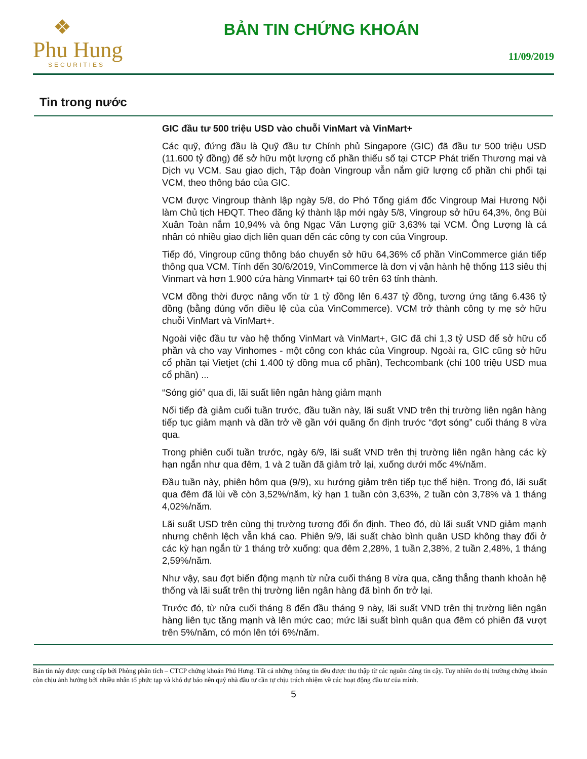❖
Phu Hung
SECURITIES
BẢN TIN CHỨNG KHOÁN
11/09/2019
Tin trong nước
GIC đầu tư 500 triệu USD vào chuỗi VinMart và VinMart+
Các quỹ, đứng đầu là Quỹ đầu tư Chính phủ Singapore (GIC) đã đầu tư 500 triệu USD (11.600 tỷ đồng) để sở hữu một lượng cổ phần thiểu số tại CTCP Phát triển Thương mại và Dịch vụ VCM. Sau giao dịch, Tập đoàn Vingroup vẫn nắm giữ lượng cổ phần chi phối tại VCM, theo thông báo của GIC.
VCM được Vingroup thành lập ngày 5/8, do Phó Tổng giám đốc Vingroup Mai Hương Nội làm Chủ tịch HĐQT. Theo đăng ký thành lập mới ngày 5/8, Vingroup sở hữu 64,3%, ông Bùi Xuân Toàn nắm 10,94% và ông Ngạc Văn Lượng giữ 3,63% tại VCM. Ông Lượng là cá nhân có nhiều giao dịch liên quan đến các công ty con của Vingroup.
Tiếp đó, Vingroup cũng thông báo chuyển sở hữu 64,36% cổ phần VinCommerce gián tiếp thông qua VCM. Tính đến 30/6/2019, VinCommerce là đơn vị vận hành hệ thống 113 siêu thị Vinmart và hơn 1.900 cửa hàng Vinmart+ tại 60 trên 63 tỉnh thành.
VCM đồng thời được nâng vốn từ 1 tỷ đồng lên 6.437 tỷ đồng, tương ứng tăng 6.436 tỷ đồng (bằng đúng vốn điều lệ của của VinCommerce). VCM trở thành công ty mẹ sở hữu chuỗi VinMart và VinMart+.
Ngoài việc đầu tư vào hệ thống VinMart và VinMart+, GIC đã chi 1,3 tỷ USD để sở hữu cổ phần và cho vay Vinhomes - một công con khác của Vingroup. Ngoài ra, GIC cũng sở hữu cổ phần tại Vietjet (chi 1.400 tỷ đồng mua cổ phần), Techcombank (chi 100 triệu USD mua cổ phần) ...
“Sóng gió” qua đi, lãi suất liên ngân hàng giảm mạnh
Nối tiếp đà giảm cuối tuần trước, đầu tuần này, lãi suất VND trên thị trường liên ngân hàng tiếp tục giảm mạnh và dần trở về gần với quãng ổn định trước “đợt sóng” cuối tháng 8 vừa qua.
Trong phiên cuối tuần trước, ngày 6/9, lãi suất VND trên thị trường liên ngân hàng các kỳ hạn ngắn như qua đêm, 1 và 2 tuần đã giảm trở lại, xuống dưới mốc 4%/năm.
Đầu tuần này, phiên hôm qua (9/9), xu hướng giảm trên tiếp tục thể hiện. Trong đó, lãi suất qua đêm đã lùi về còn 3,52%/năm, kỳ hạn 1 tuần còn 3,63%, 2 tuần còn 3,78% và 1 tháng 4,02%/năm.
Lãi suất USD trên cùng thị trường tương đối ổn định. Theo đó, dù lãi suất VND giảm mạnh nhưng chênh lệch vẫn khá cao. Phiên 9/9, lãi suất chào bình quân USD không thay đổi ở các kỳ hạn ngắn từ 1 tháng trở xuống: qua đêm 2,28%, 1 tuần 2,38%, 2 tuần 2,48%, 1 tháng 2,59%/năm.
Như vậy, sau đợt biến động mạnh từ nửa cuối tháng 8 vừa qua, căng thẳng thanh khoản hệ thống và lãi suất trên thị trường liên ngân hàng đã bình ổn trở lại.
Trước đó, từ nửa cuối tháng 8 đến đầu tháng 9 này, lãi suất VND trên thị trường liên ngân hàng liên tục tăng mạnh và lên mức cao; mức lãi suất bình quân qua đêm có phiên đã vượt trên 5%/năm, có món lên tới 6%/năm.
Bản tin này được cung cấp bởi Phòng phân tích – CTCP chứng khoán Phú Hưng. Tất cả những thông tin đều được thu thập từ các nguồn đáng tin cậy. Tuy nhiên do thị trường chứng khoán còn chịu ảnh hưởng bởi nhiều nhân tố phức tạp và khó dự báo nên quý nhà đầu tư cần tự chịu trách nhiệm về các hoạt động đầu tư của mình.
5